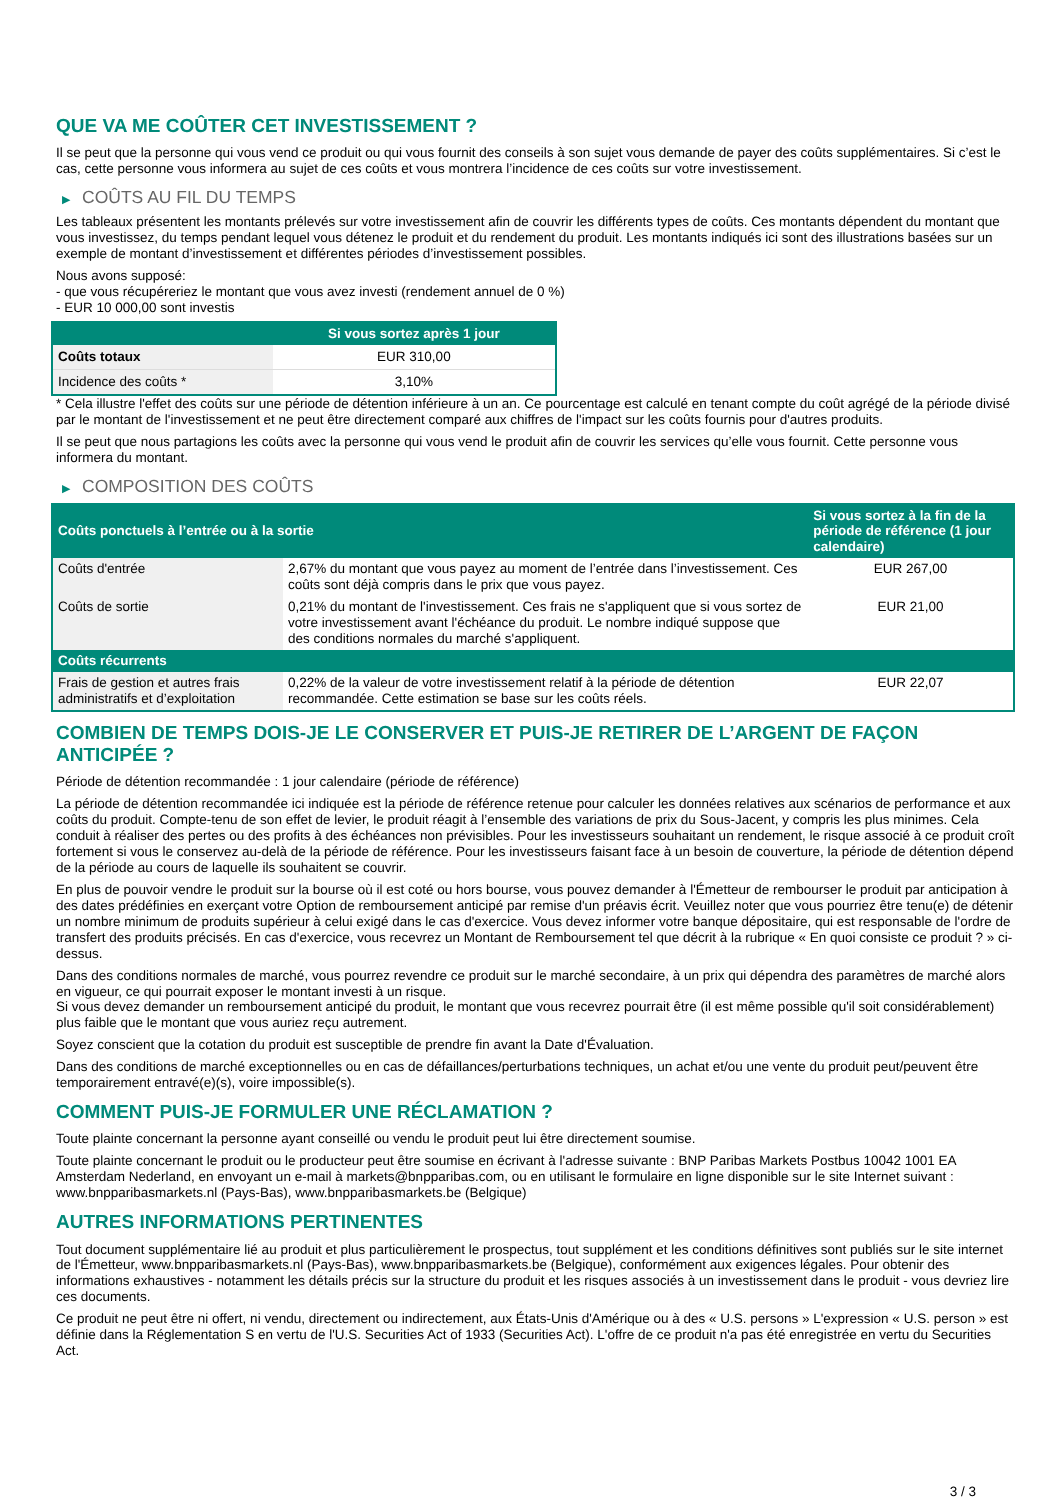QUE VA ME COÛTER CET INVESTISSEMENT ?
Il se peut que la personne qui vous vend ce produit ou qui vous fournit des conseils à son sujet vous demande de payer des coûts supplémentaires. Si c’est le cas, cette personne vous informera au sujet de ces coûts et vous montrera l’incidence de ces coûts sur votre investissement.
▶ COÛTS AU FIL DU TEMPS
Les tableaux présentent les montants prélevés sur votre investissement afin de couvrir les différents types de coûts. Ces montants dépendent du montant que vous investissez, du temps pendant lequel vous détenez le produit et du rendement du produit. Les montants indiqués ici sont des illustrations basées sur un exemple de montant d’investissement et différentes périodes d’investissement possibles.
Nous avons supposé:
- que vous récupéreriez le montant que vous avez investi (rendement annuel de 0 %)
- EUR 10 000,00 sont investis
| | Si vous sortez après 1 jour |
| --- | --- |
| Coûts totaux | EUR 310,00 |
| Incidence des coûts * | 3,10% |
* Cela illustre l'effet des coûts sur une période de détention inférieure à un an. Ce pourcentage est calculé en tenant compte du coût agrégé de la période divisé par le montant de l'investissement et ne peut être directement comparé aux chiffres de l'impact sur les coûts fournis pour d'autres produits.
Il se peut que nous partagions les coûts avec la personne qui vous vend le produit afin de couvrir les services qu’elle vous fournit. Cette personne vous informera du montant.
▶ COMPOSITION DES COÛTS
| Coûts ponctuels à l’entrée ou à la sortie | | Si vous sortez à la fin de la période de référence (1 jour calendaire) |
| --- | --- | --- |
| Coûts d'entrée | 2,67% du montant que vous payez au moment de l’entrée dans l’investissement. Ces coûts sont déjà compris dans le prix que vous payez. | EUR 267,00 |
| Coûts de sortie | 0,21% du montant de l'investissement. Ces frais ne s'appliquent que si vous sortez de votre investissement avant l'échéance du produit. Le nombre indiqué suppose que des conditions normales du marché s'appliquent. | EUR 21,00 |
| Coûts récurrents | | |
| Frais de gestion et autres frais administratifs et d’exploitation | 0,22% de la valeur de votre investissement relatif à la période de détention recommandée. Cette estimation se base sur les coûts réels. | EUR 22,07 |
COMBIEN DE TEMPS DOIS-JE LE CONSERVER ET PUIS-JE RETIRER DE L’ARGENT DE FAÇON ANTICIPÉE ?
Période de détention recommandée : 1 jour calendaire (période de référence)
La période de détention recommandée ici indiquée est la période de référence retenue pour calculer les données relatives aux scénarios de performance et aux coûts du produit. Compte-tenu de son effet de levier, le produit réagit à l’ensemble des variations de prix du Sous-Jacent, y compris les plus minimes. Cela conduit à réaliser des pertes ou des profits à des échéances non prévisibles. Pour les investisseurs souhaitant un rendement, le risque associé à ce produit croît fortement si vous le conservez au-delà de la période de référence. Pour les investisseurs faisant face à un besoin de couverture, la période de détention dépend de la période au cours de laquelle ils souhaitent se couvrir.
En plus de pouvoir vendre le produit sur la bourse où il est coté ou hors bourse, vous pouvez demander à l'Émetteur de rembourser le produit par anticipation à des dates prédéfinies en exerçant votre Option de remboursement anticipé par remise d'un préavis écrit. Veuillez noter que vous pourriez être tenu(e) de détenir un nombre minimum de produits supérieur à celui exigé dans le cas d'exercice. Vous devez informer votre banque dépositaire, qui est responsable de l'ordre de transfert des produits précisés. En cas d'exercice, vous recevrez un Montant de Remboursement tel que décrit à la rubrique « En quoi consiste ce produit ? » ci-dessus.
Dans des conditions normales de marché, vous pourrez revendre ce produit sur le marché secondaire, à un prix qui dépendra des paramètres de marché alors en vigueur, ce qui pourrait exposer le montant investi à un risque.
Si vous devez demander un remboursement anticipé du produit, le montant que vous recevrez pourrait être (il est même possible qu'il soit considérablement) plus faible que le montant que vous auriez reçu autrement.
Soyez conscient que la cotation du produit est susceptible de prendre fin avant la Date d'Évaluation.
Dans des conditions de marché exceptionnelles ou en cas de défaillances/perturbations techniques, un achat et/ou une vente du produit peut/peuvent être temporairement entravé(e)(s), voire impossible(s).
COMMENT PUIS-JE FORMULER UNE RÉCLAMATION ?
Toute plainte concernant la personne ayant conseillé ou vendu le produit peut lui être directement soumise.
Toute plainte concernant le produit ou le producteur peut être soumise en écrivant à l'adresse suivante : BNP Paribas Markets Postbus 10042 1001 EA Amsterdam Nederland, en envoyant un e-mail à markets@bnpparibas.com, ou en utilisant le formulaire en ligne disponible sur le site Internet suivant : www.bnpparibasmarkets.nl (Pays-Bas), www.bnpparibasmarkets.be (Belgique)
AUTRES INFORMATIONS PERTINENTES
Tout document supplémentaire lié au produit et plus particulièrement le prospectus, tout supplément et les conditions définitives sont publiés sur le site internet de l'Émetteur, www.bnpparibasmarkets.nl (Pays-Bas), www.bnpparibasmarkets.be (Belgique), conformément aux exigences légales. Pour obtenir des informations exhaustives - notamment les détails précis sur la structure du produit et les risques associés à un investissement dans le produit - vous devriez lire ces documents.
Ce produit ne peut être ni offert, ni vendu, directement ou indirectement, aux États-Unis d'Amérique ou à des « U.S. persons » L'expression « U.S. person » est définie dans la Réglementation S en vertu de l'U.S. Securities Act of 1933 (Securities Act). L'offre de ce produit n'a pas été enregistrée en vertu du Securities Act.
3 / 3